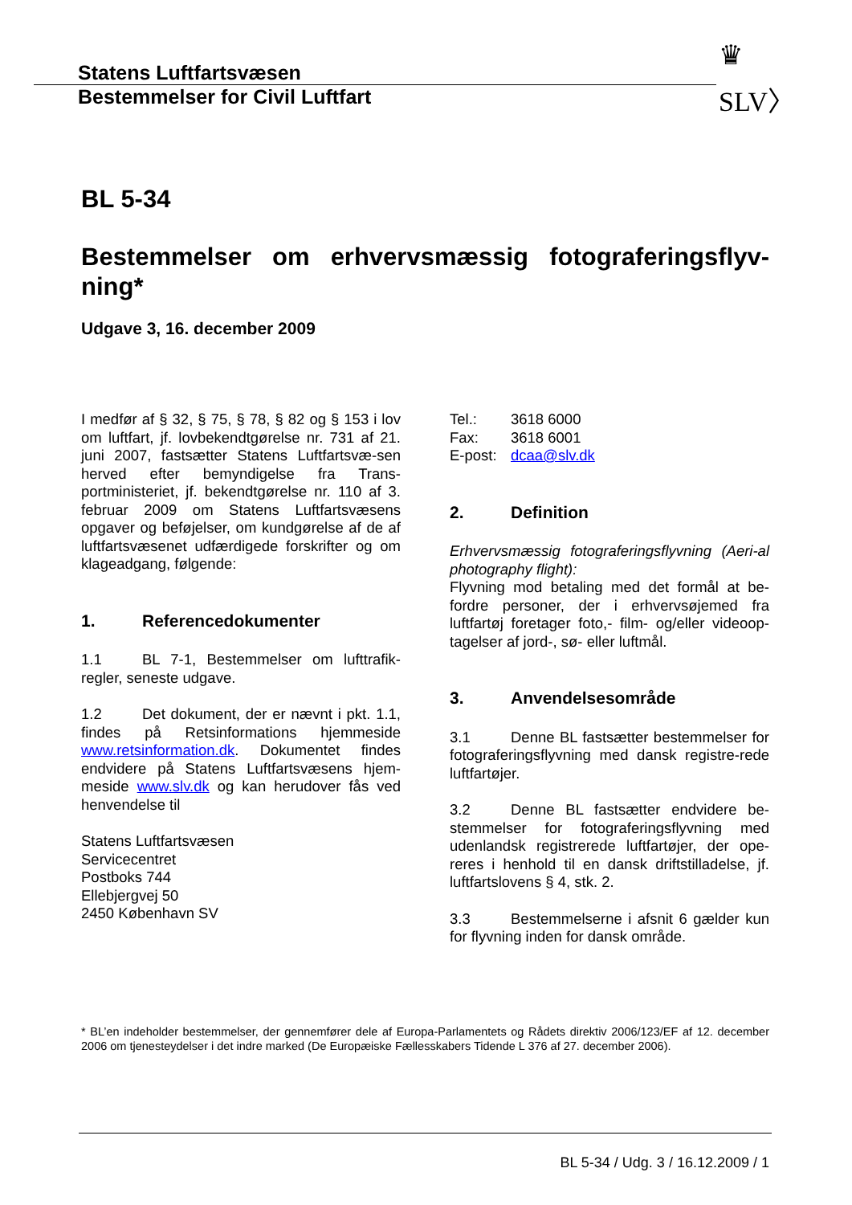Statens Luftfartsvæsen
Bestemmelser for Civil Luftfart
♛
SLV〉
BL 5-34
Bestemmelser om erhvervsmæssig fotograferingsflyv-ning*
Udgave 3, 16. december 2009
I medfør af § 32, § 75, § 78, § 82 og § 153 i lov om luftfart, jf. lovbekendtgørelse nr. 731 af 21. juni 2007, fastsætter Statens Luftfartsvæ-sen herved efter bemyndigelse fra Trans-portministeriet, jf. bekendtgørelse nr. 110 af 3. februar 2009 om Statens Luftfartsvæsens opgaver og beføjelser, om kundgørelse af de af luftfartsvæsenet udfærdigede forskrifter og om klageadgang, følgende:
1. Referencedokumenter
1.1 BL 7-1, Bestemmelser om lufttrafik-regler, seneste udgave.
1.2 Det dokument, der er nævnt i pkt. 1.1, findes på Retsinformations hjemmeside www.retsinformation.dk. Dokumentet findes endvidere på Statens Luftfartsvæsens hjem-meside www.slv.dk og kan herudover fås ved henvendelse til
Statens Luftfartsvæsen
Servicecentret
Postboks 744
Ellebjergvej 50
2450 København SV
Tel.: 3618 6000
Fax: 3618 6001
E-post: dcaa@slv.dk
2. Definition
Erhvervsmæssig fotograferingsflyvning (Aeri-al photography flight):
Flyvning mod betaling med det formål at be-fordre personer, der i erhvervsøjemed fra luftfartøj foretager foto,- film- og/eller videoop-tagelser af jord-, sø- eller luftmål.
3. Anvendelsesområde
3.1 Denne BL fastsætter bestemmelser for fotograferingsflyvning med dansk registre-rede luftfartøjer.
3.2 Denne BL fastsætter endvidere be-stemmelser for fotograferingsflyvning med udenlandsk registrerede luftfartøjer, der ope-reres i henhold til en dansk driftstilladelse, jf. luftfartslovens § 4, stk. 2.
3.3 Bestemmelserne i afsnit 6 gælder kun for flyvning inden for dansk område.
* BL’en indeholder bestemmelser, der gennemfører dele af Europa-Parlamentets og Rådets direktiv 2006/123/EF af 12. december 2006 om tjenesteydelser i det indre marked (De Europæiske Fællesskabers Tidende L 376 af 27. december 2006).
BL 5-34 / Udg. 3 / 16.12.2009 / 1